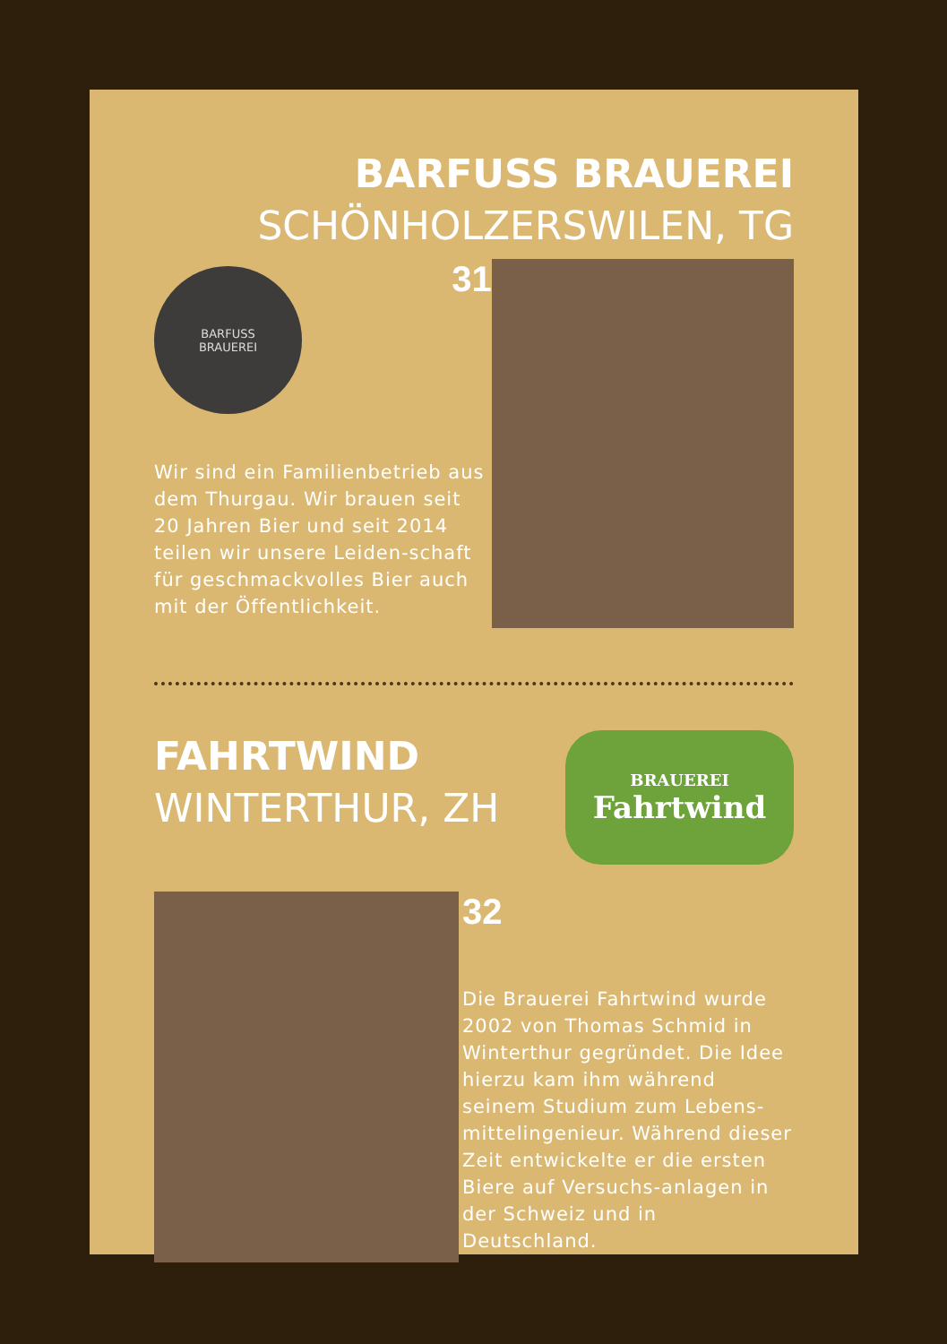BARFUSS BRAUEREI
SCHÖNHOLZERSWILEN, TG
BARFUSS
BRAUEREI
31
Wir sind ein Familienbetrieb aus dem Thurgau. Wir brauen seit 20 Jahren Bier und seit 2014 teilen wir unsere Leiden-schaft für geschmackvolles Bier auch mit der Öffentlichkeit.
FAHRTWIND
WINTERTHUR, ZH
BRAUEREI
Fahrtwind
32
Die Brauerei Fahrtwind wurde 2002 von Thomas Schmid in Winterthur gegründet. Die Idee hierzu kam ihm während seinem Studium zum Lebens-mittelingenieur. Während dieser Zeit entwickelte er die ersten Biere auf Versuchs-anlagen in der Schweiz und in Deutschland.